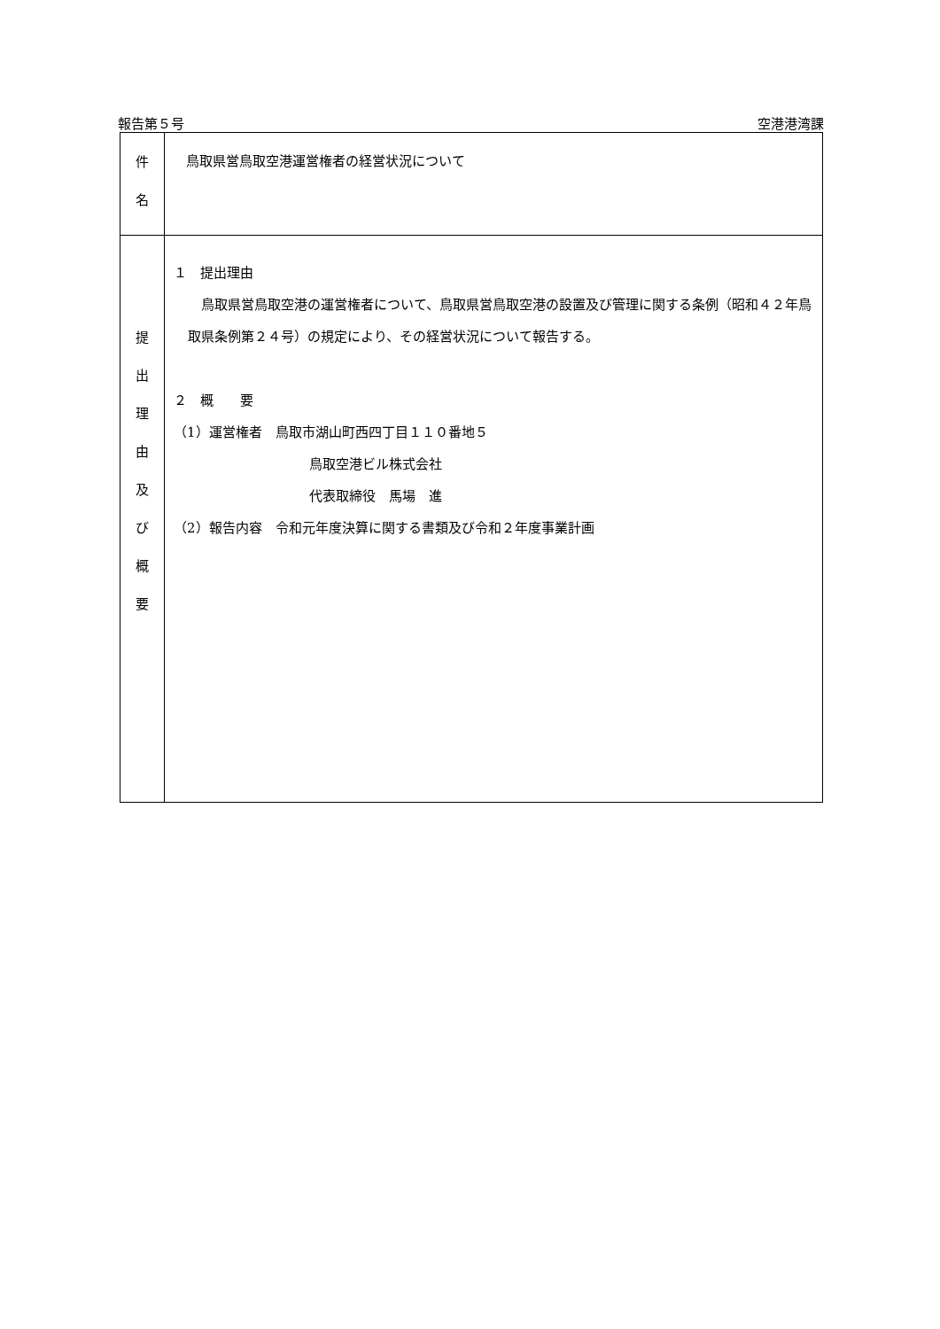報告第５号 空港港湾課
| 件 名 | 鳥取県営鳥取空港運営権者の経営状況について |
| 提 出 理 由 及 び 概 要 | １ 提出理由 鳥取県営鳥取空港の運営権者について、鳥取県営鳥取空港の設置及び管理に関する条例（昭和４２年鳥取県条例第２４号）の規定により、その経営状況について報告する。 ２ 概 要 （1）運営権者 鳥取市湖山町西四丁目１１０番地５ 鳥取空港ビル株式会社 代表取締役 馬場 進 （2）報告内容 令和元年度決算に関する書類及び令和２年度事業計画 |